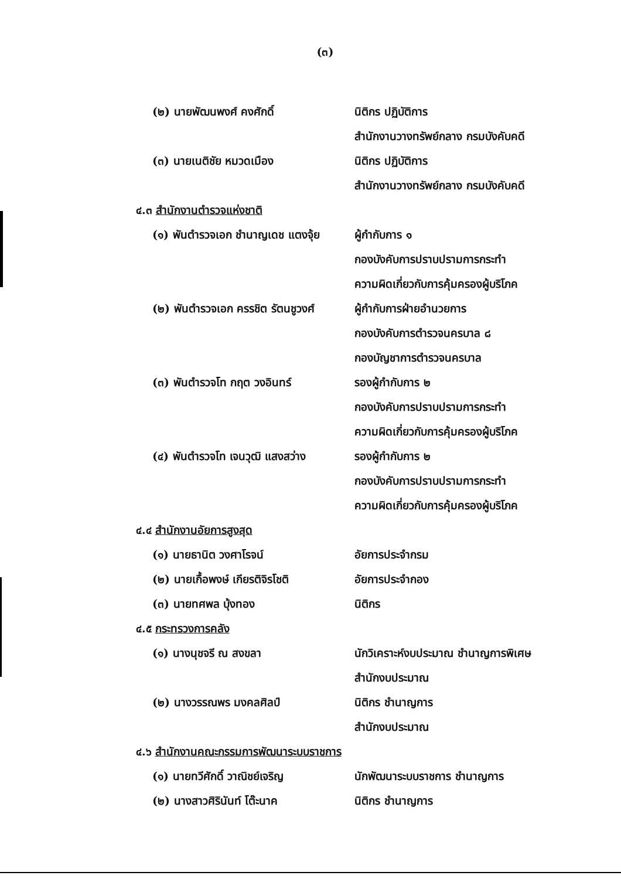(๓)
(๒) นายพัฒนพงศ์ คงศักดิ์ นิติกร ปฏิบัติการ
สำนักงานวางทรัพย์กลาง กรมบังคับคดี
(๓) นายเนติชัย หมวดเมือง นิติกร ปฏิบัติการ
สำนักงานวางทรัพย์กลาง กรมบังคับคดี
๔.๓ สำนักงานตำรวจแห่งชาติ
(๑) พันตำรวจเอก ชำนาญเดช แตงจุ้ย
ผู้กำกับการ ๑
กองบังคับการปราบปรามการกระทำ
ความผิดเกี่ยวกับการคุ้มครองผู้บริโภค
(๒) พันตำรวจเอก ครรชิต รัตนชูวงศ์
ผู้กำกับการฝ่ายอำนวยการ
กองบังคับการตำรวจนครบาล ๘
กองบัญชาการตำรวจนครบาล
(๓) พันตำรวจโท กฤต วงอินทร์ รองผู้กำกับการ ๒
กองบังคับการปราบปรามการกระทำ
ความผิดเกี่ยวกับการคุ้มครองผู้บริโภค
(๔) พันตำรวจโท เจนวุฒิ แสงสว่าง
รองผู้กำกับการ ๒
กองบังคับการปราบปรามการกระทำ
ความผิดเกี่ยวกับการคุ้มครองผู้บริโภค
๔.๔ สำนักงานอัยการสูงสุด
(๑) นายธานิต วงศาโรจน์ อัยการประจำกรม
(๒) นายเกื้อพงษ์ เกียรติจิรโชติ
อัยการประจำกอง
(๓) นายทศพล บุ้งทอง นิติกร
๔.๕ กระทรวงการคลัง
(๑) นางนุชจรี ณ สงขลา
นักวิเคราะห์งบประมาณ ชำนาญการพิเศษ
สำนักงบประมาณ
(๒) นางวรรณพร มงคลศิลป์ นิติกร ชำนาญการ
สำนักงบประมาณ
๔.๖ สำนักงานคณะกรรมการพัฒนาระบบราชการ
(๑) นายทวีศักดิ์ วาณิชย์เจริญ นักพัฒนาระบบราชการ ชำนาญการ
(๒) นางสาวศิรินันท์ โต๊ะนาค นิติกร ชำนาญการ